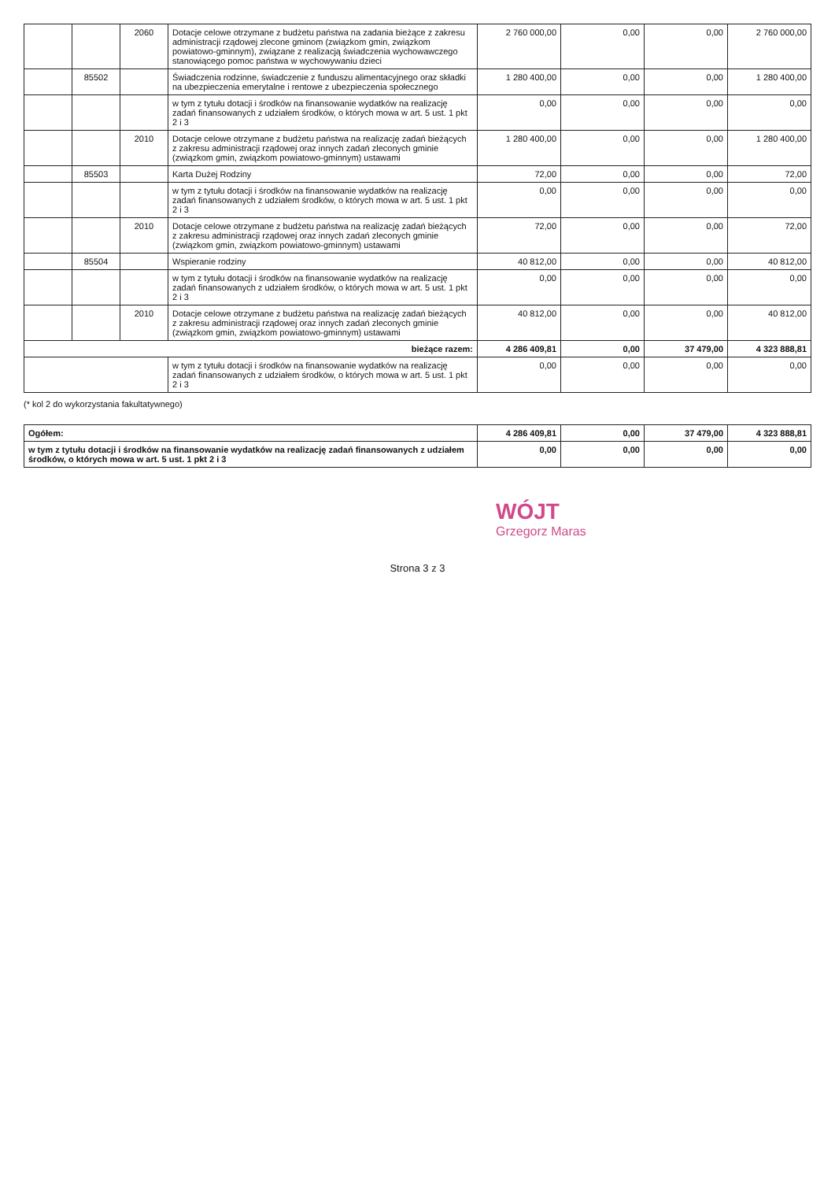| | | 2060 | Dotacje celowe otrzymane z budżetu państwa na zadania bieżące z zakresu administracji rządowej zlecone gminom (związkom gmin, związkom powiatowo-gminnym), związane z realizacją świadczenia wychowawczego stanowiącego pomoc państwa w wychowywaniu dzieci | 2 760 000,00 | 0,00 | 0,00 | 2 760 000,00 |
| | 85502 | | Świadczenia rodzinne, świadczenie z funduszu alimentacyjnego oraz składki na ubezpieczenia emerytalne i rentowe z ubezpieczenia społecznego | 1 280 400,00 | 0,00 | 0,00 | 1 280 400,00 |
| | | | w tym z tytułu dotacji i środków na finansowanie wydatków na realizację zadań finansowanych z udziałem środków, o których mowa w art. 5 ust. 1 pkt 2 i 3 | 0,00 | 0,00 | 0,00 | 0,00 |
| | | 2010 | Dotacje celowe otrzymane z budżetu państwa na realizację zadań bieżących z zakresu administracji rządowej oraz innych zadań zleconych gminie (związkom gmin, związkom powiatowo-gminnym) ustawami | 1 280 400,00 | 0,00 | 0,00 | 1 280 400,00 |
| | 85503 | | Karta Dużej Rodziny | 72,00 | 0,00 | 0,00 | 72,00 |
| | | | w tym z tytułu dotacji i środków na finansowanie wydatków na realizację zadań finansowanych z udziałem środków, o których mowa w art. 5 ust. 1 pkt 2 i 3 | 0,00 | 0,00 | 0,00 | 0,00 |
| | | 2010 | Dotacje celowe otrzymane z budżetu państwa na realizację zadań bieżących z zakresu administracji rządowej oraz innych zadań zleconych gminie (związkom gmin, związkom powiatowo-gminnym) ustawami | 72,00 | 0,00 | 0,00 | 72,00 |
| | 85504 | | Wspieranie rodziny | 40 812,00 | 0,00 | 0,00 | 40 812,00 |
| | | | w tym z tytułu dotacji i środków na finansowanie wydatków na realizację zadań finansowanych z udziałem środków, o których mowa w art. 5 ust. 1 pkt 2 i 3 | 0,00 | 0,00 | 0,00 | 0,00 |
| | | 2010 | Dotacje celowe otrzymane z budżetu państwa na realizację zadań bieżących z zakresu administracji rządowej oraz innych zadań zleconych gminie (związkom gmin, związkom powiatowo-gminnym) ustawami | 40 812,00 | 0,00 | 0,00 | 40 812,00 |
| bieżące razem: | | | | 4 286 409,81 | 0,00 | 37 479,00 | 4 323 888,81 |
| | | | w tym z tytułu dotacji i środków na finansowanie wydatków na realizację zadań finansowanych z udziałem środków, o których mowa w art. 5 ust. 1 pkt 2 i 3 | 0,00 | 0,00 | 0,00 | 0,00 |
(* kol 2 do wykorzystania fakultatywnego)
| Ogółem: | 4 286 409,81 | 0,00 | 37 479,00 | 4 323 888,81 |
| w tym z tytułu dotacji i środków na finansowanie wydatków na realizację zadań finansowanych z udziałem środków, o których mowa w art. 5 ust. 1 pkt 2 i 3 | 0,00 | 0,00 | 0,00 | 0,00 |
WÓJT
Grzegorz Maras
Strona 3 z 3